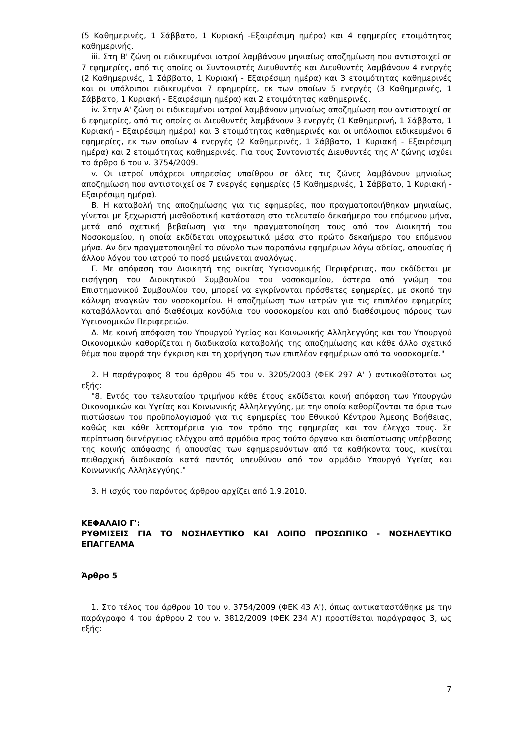(5 Καθημερινές, 1 Σάββατο, 1 Κυριακή -Εξαιρέσιμη ημέρα) και 4 εφημερίες ετοιμότητας καθημερινής.
iii. Στη Β' ζώνη οι ειδικευμένοι ιατροί λαμβάνουν μηνιαίως αποζημίωση που αντιστοιχεί σε 7 εφημερίες, από τις οποίες οι Συντονιστές Διευθυντές και Διευθυντές λαμβάνουν 4 ενεργές (2 Καθημερινές, 1 Σάββατο, 1 Κυριακή - Εξαιρέσιμη ημέρα) και 3 ετοιμότητας καθημερινές και οι υπόλοιποι ειδικευμένοι 7 εφημερίες, εκ των οποίων 5 ενεργές (3 Καθημερινές, 1 Σάββατο, 1 Κυριακή - Εξαιρέσιμη ημέρα) και 2 ετοιμότητας καθημερινές.
iv. Στην Α' ζώνη οι ειδικευμένοι ιατροί λαμβάνουν μηνιαίως αποζημίωση που αντιστοιχεί σε 6 εφημερίες, από τις οποίες οι Διευθυντές λαμβάνουν 3 ενεργές (1 Καθημερινή, 1 Σάββατο, 1 Κυριακή - Εξαιρέσιμη ημέρα) και 3 ετοιμότητας καθημερινές και οι υπόλοιποι ειδικευμένοι 6 εφημερίες, εκ των οποίων 4 ενεργές (2 Καθημερινές, 1 Σάββατο, 1 Κυριακή - Εξαιρέσιμη ημέρα) και 2 ετοιμότητας καθημερινές. Για τους Συντονιστές Διευθυντές της Α' ζώνης ισχύει το άρθρο 6 του ν. 3754/2009.
v. Οι ιατροί υπόχρεοι υπηρεσίας υπαίθρου σε όλες τις ζώνες λαμβάνουν μηνιαίως αποζημίωση που αντιστοιχεί σε 7 ενεργές εφημερίες (5 Καθημερινές, 1 Σάββατο, 1 Κυριακή - Εξαιρέσιμη ημέρα).
Β. Η καταβολή της αποζημίωσης για τις εφημερίες, που πραγματοποιήθηκαν μηνιαίως, γίνεται με ξεχωριστή μισθοδοτική κατάσταση στο τελευταίο δεκαήμερο του επόμενου μήνα, μετά από σχετική βεβαίωση για την πραγματοποίηση τους από τον Διοικητή του Νοσοκομείου, η οποία εκδίδεται υποχρεωτικά μέσα στο πρώτο δεκαήμερο του επόμενου μήνα. Αν δεν πραγματοποιηθεί το σύνολο των παραπάνω εφημέριων λόγω αδείας, απουσίας ή άλλου λόγου του ιατρού το ποσό μειώνεται αναλόγως.
Γ. Με απόφαση του Διοικητή της οικείας Υγειονομικής Περιφέρειας, που εκδίδεται με εισήγηση του Διοικητικού Συμβουλίου του νοσοκομείου, ύστερα από γνώμη του Επιστημονικού Συμβουλίου του, μπορεί να εγκρίνονται πρόσθετες εφημερίες, με σκοπό την κάλυψη αναγκών του νοσοκομείου. Η αποζημίωση των ιατρών για τις επιπλέον εφημερίες καταβάλλονται από διαθέσιμα κονδύλια του νοσοκομείου και από διαθέσιμους πόρους των Υγειονομικών Περιφερειών.
Δ. Με κοινή απόφαση του Υπουργού Υγείας και Κοινωνικής Αλληλεγγύης και του Υπουργού Οικονομικών καθορίζεται η διαδικασία καταβολής της αποζημίωσης και κάθε άλλο σχετικό θέμα που αφορά την έγκριση και τη χορήγηση των επιπλέον εφημέριων από τα νοσοκομεία."
2. Η παράγραφος 8 του άρθρου 45 του ν. 3205/2003 (ΦΕΚ 297 Α' ) αντικαθίσταται ως εξής:
"8. Εντός του τελευταίου τριμήνου κάθε έτους εκδίδεται κοινή απόφαση των Υπουργών Οικονομικών και Υγείας και Κοινωνικής Αλληλεγγύης, με την οποία καθορίζονται τα όρια των πιστώσεων του προϋπολογισμού για τις εφημερίες του Εθνικού Κέντρου Άμεσης Βοήθειας, καθώς και κάθε λεπτομέρεια για τον τρόπο της εφημερίας και τον έλεγχο τους. Σε περίπτωση διενέργειας ελέγχου από αρμόδια προς τούτο όργανα και διαπίστωσης υπέρβασης της κοινής απόφασης ή απουσίας των εφημερευόντων από τα καθήκοντα τους, κινείται πειθαρχική διαδικασία κατά παντός υπευθύνου από τον αρμόδιο Υπουργό Υγείας και Κοινωνικής Αλληλεγγύης."
3. Η ισχύς του παρόντος άρθρου αρχίζει από 1.9.2010.
ΚΕΦΑΛΑΙΟ Γ':
ΡΥΘΜΙΣΕΙΣ ΓΙΑ ΤΟ ΝΟΣΗΛΕΥΤΙΚΟ ΚΑΙ ΛΟΙΠΟ ΠΡΟΣΩΠΙΚΟ - ΝΟΣΗΛΕΥΤΙΚΟ ΕΠΑΓΓΕΛΜΑ
Άρθρο 5
1. Στο τέλος του άρθρου 10 του ν. 3754/2009 (ΦΕΚ 43 Α'), όπως αντικαταστάθηκε με την παράγραφο 4 του άρθρου 2 του ν. 3812/2009 (ΦΕΚ 234 Α') προστίθεται παράγραφος 3, ως εξής:
7